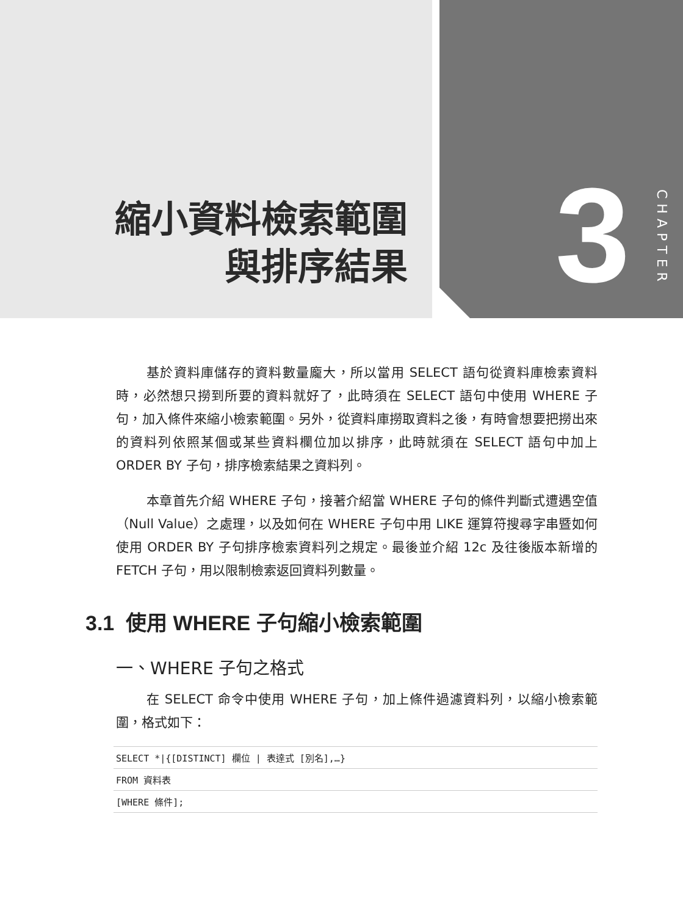縮小資料檢索範圍
與排序結果
3
CHAPTER
基於資料庫儲存的資料數量龐大，所以當用 SELECT 語句從資料庫檢索資料時，必然想只撈到所要的資料就好了，此時須在 SELECT 語句中使用 WHERE 子句，加入條件來縮小檢索範圍。另外，從資料庫撈取資料之後，有時會想要把撈出來的資料列依照某個或某些資料欄位加以排序，此時就須在 SELECT 語句中加上 ORDER BY 子句，排序檢索結果之資料列。
本章首先介紹 WHERE 子句，接著介紹當 WHERE 子句的條件判斷式遭遇空值（Null Value）之處理，以及如何在 WHERE 子句中用 LIKE 運算符搜尋字串暨如何使用 ORDER BY 子句排序檢索資料列之規定。最後並介紹 12c 及往後版本新增的 FETCH 子句，用以限制檢索返回資料列數量。
3.1 使用 WHERE 子句縮小檢索範圍
一、WHERE 子句之格式
在 SELECT 命令中使用 WHERE 子句，加上條件過濾資料列，以縮小檢索範圍，格式如下：
SELECT *|{[DISTINCT] 欄位 | 表達式 [別名],…}
FROM 資料表
[WHERE 條件];